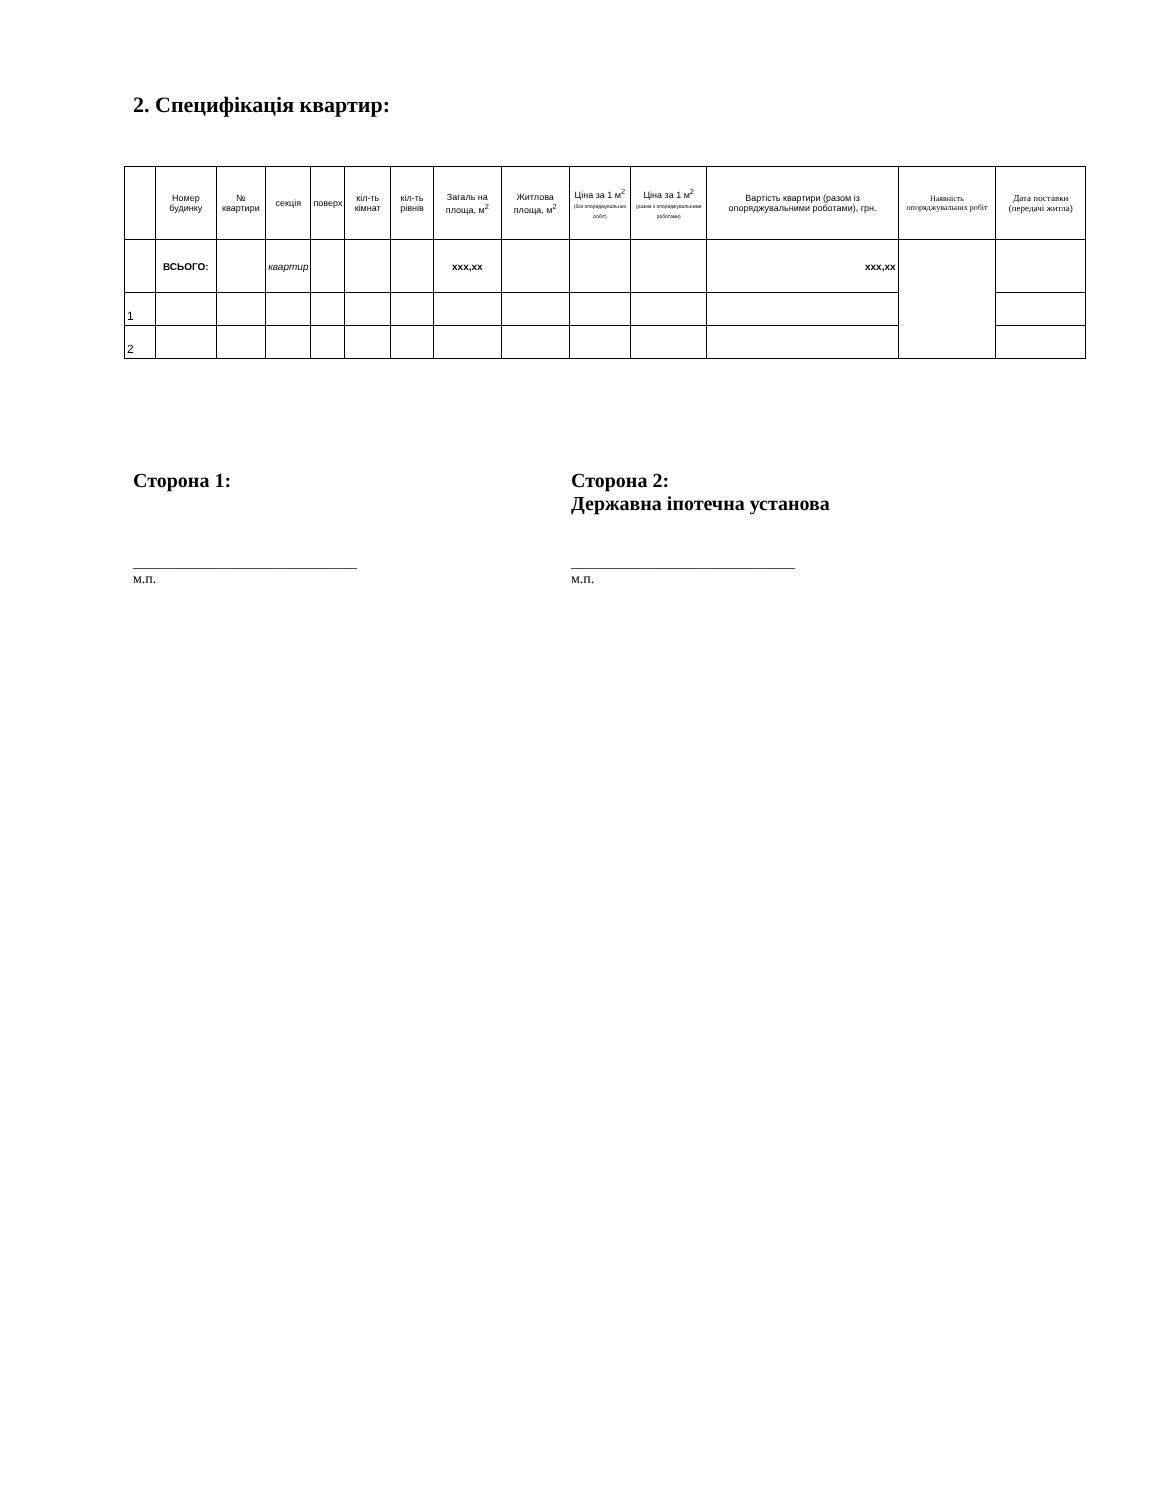2. Специфікація квартир:
| | Номер будинку | № квартири | секція | поверх | кіл-ть кімнат | кіл-ть рівнів | Загаль на площа, м<sup>2</sup> | Житлова площа, м<sup>2</sup> | Ціна за 1 м<sup>2</sup> (без опоряджувальних робіт) | Ціна за 1 м<sup>2</sup> (разом з опоряджувальними роботами) | Вартість квартири (разом із опоряджувальними роботами), грн. | Наявність опоряджувальних робіт | Дата поставки (передачі житла) |
| --- | --- | --- | --- | --- | --- | --- | --- | --- | --- | --- | --- | --- | --- |
| | ВСЬОГО: | | квартир | | | | ххх,хх | | | | ххх,хх | | |
| 1 | | | | | | | | | | | | | |
| 2 | | | | | | | | | | | | | |
Сторона 1:
________________________________
м.п.
Сторона 2:
Державна іпотечна установа
________________________________
м.п.